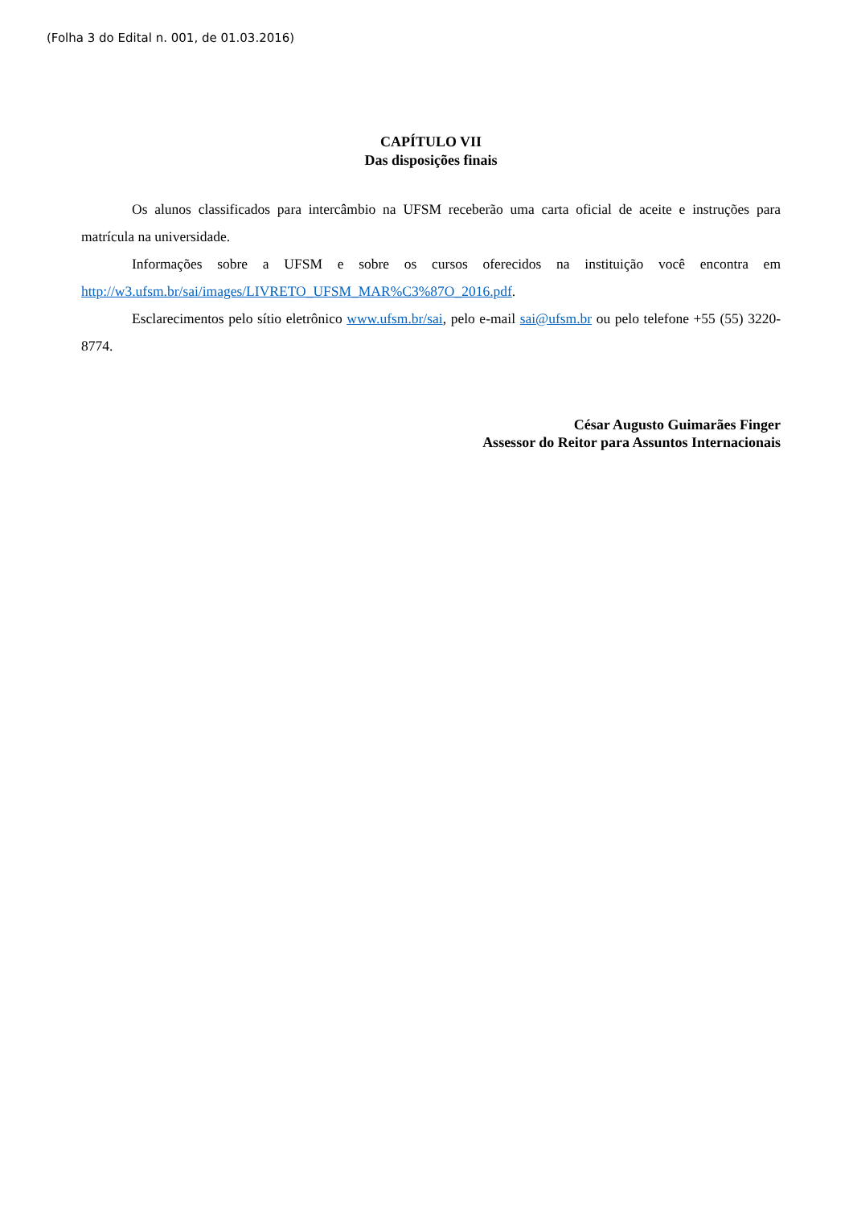(Folha 3 do Edital n. 001, de 01.03.2016)
CAPÍTULO VII
Das disposições finais
Os alunos classificados para intercâmbio na UFSM receberão uma carta oficial de aceite e instruções para matrícula na universidade.
Informações sobre a UFSM e sobre os cursos oferecidos na instituição você encontra em http://w3.ufsm.br/sai/images/LIVRETO_UFSM_MAR%C3%87O_2016.pdf.
Esclarecimentos pelo sítio eletrônico www.ufsm.br/sai, pelo e-mail sai@ufsm.br ou pelo telefone +55 (55) 3220-8774.
César Augusto Guimarães Finger
Assessor do Reitor para Assuntos Internacionais